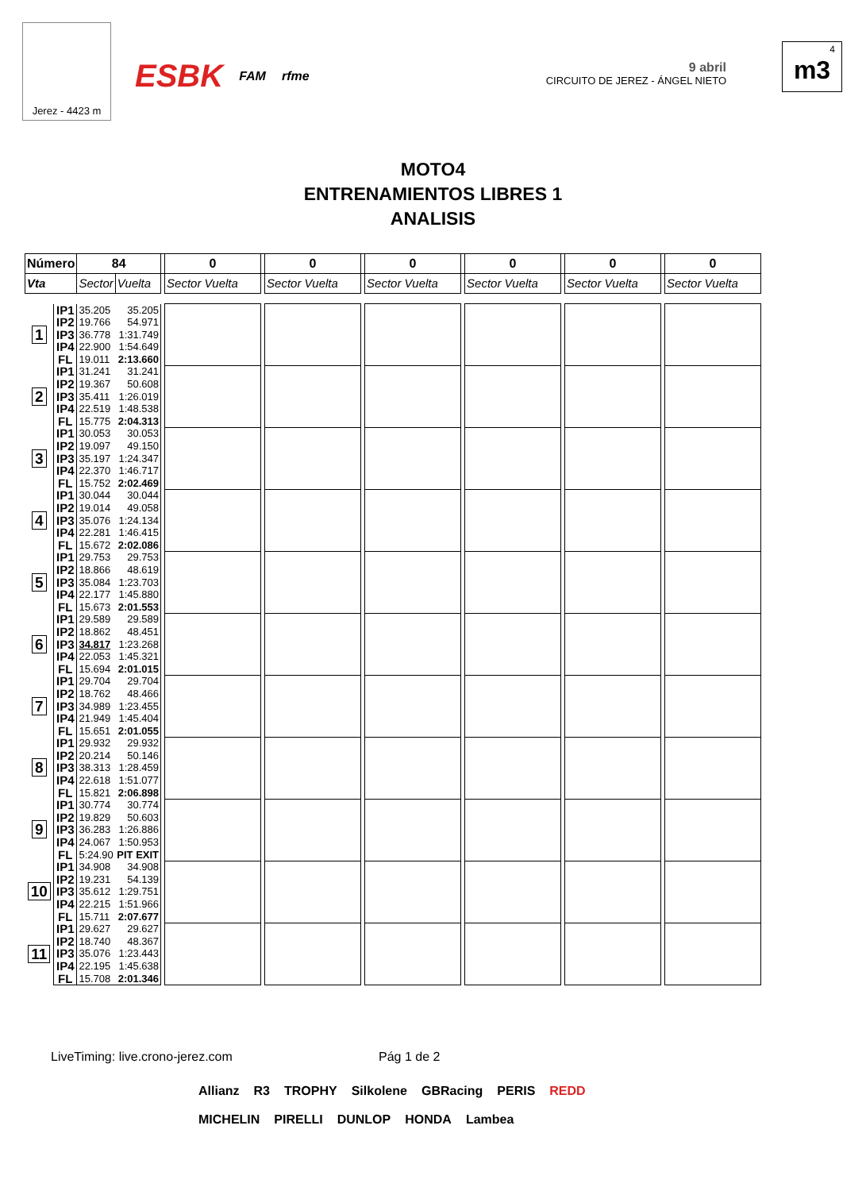Jerez - 4423 m
ESBK FAM rfme
9 abril
CIRCUITO DE JEREZ - ÁNGEL NIETO
4
m3
MOTO4
ENTRENAMIENTOS LIBRES 1
ANALISIS
| Número | | 84 | | | 0 | | 0 | | 0 | | 0 | | 0 | | 0 |
| --- | --- | --- | --- | --- | --- | --- | --- | --- | --- | --- | --- | --- | --- | --- | --- |
| Vta | | Sector | Vuelta | | Sector Vuelta | | Sector Vuelta | | Sector Vuelta | | Sector Vuelta | | Sector Vuelta | | Sector Vuelta |
| 1 | IP1 | 35.205 | 35.205 | | | | | | | | | | | | |
| | IP2 | 19.766 | 54.971 | | | | | | | | | | | | |
| | IP3 | 36.778 | 1:31.749 | | | | | | | | | | | | |
| | IP4 | 22.900 | 1:54.649 | | | | | | | | | | | | |
| | FL | 19.011 | 2:13.660 | | | | | | | | | | | | |
| 2 | IP1 | 31.241 | 31.241 | | | | | | | | | | | | |
| | IP2 | 19.367 | 50.608 | | | | | | | | | | | | |
| | IP3 | 35.411 | 1:26.019 | | | | | | | | | | | | |
| | IP4 | 22.519 | 1:48.538 | | | | | | | | | | | | |
| | FL | 15.775 | 2:04.313 | | | | | | | | | | | | |
| 3 | IP1 | 30.053 | 30.053 | | | | | | | | | | | | |
| | IP2 | 19.097 | 49.150 | | | | | | | | | | | | |
| | IP3 | 35.197 | 1:24.347 | | | | | | | | | | | | |
| | IP4 | 22.370 | 1:46.717 | | | | | | | | | | | | |
| | FL | 15.752 | 2:02.469 | | | | | | | | | | | | |
| 4 | IP1 | 30.044 | 30.044 | | | | | | | | | | | | |
| | IP2 | 19.014 | 49.058 | | | | | | | | | | | | |
| | IP3 | 35.076 | 1:24.134 | | | | | | | | | | | | |
| | IP4 | 22.281 | 1:46.415 | | | | | | | | | | | | |
| | FL | 15.672 | 2:02.086 | | | | | | | | | | | | |
| 5 | IP1 | 29.753 | 29.753 | | | | | | | | | | | | |
| | IP2 | 18.866 | 48.619 | | | | | | | | | | | | |
| | IP3 | 35.084 | 1:23.703 | | | | | | | | | | | | |
| | IP4 | 22.177 | 1:45.880 | | | | | | | | | | | | |
| | FL | 15.673 | 2:01.553 | | | | | | | | | | | | |
| 6 | IP1 | 29.589 | 29.589 | | | | | | | | | | | | |
| | IP2 | 18.862 | 48.451 | | | | | | | | | | | | |
| | IP3 | 34.817 | 1:23.268 | | | | | | | | | | | | |
| | IP4 | 22.053 | 1:45.321 | | | | | | | | | | | | |
| | FL | 15.694 | 2:01.015 | | | | | | | | | | | | |
| 7 | IP1 | 29.704 | 29.704 | | | | | | | | | | | | |
| | IP2 | 18.762 | 48.466 | | | | | | | | | | | | |
| | IP3 | 34.989 | 1:23.455 | | | | | | | | | | | | |
| | IP4 | 21.949 | 1:45.404 | | | | | | | | | | | | |
| | FL | 15.651 | 2:01.055 | | | | | | | | | | | | |
| 8 | IP1 | 29.932 | 29.932 | | | | | | | | | | | | |
| | IP2 | 20.214 | 50.146 | | | | | | | | | | | | |
| | IP3 | 38.313 | 1:28.459 | | | | | | | | | | | | |
| | IP4 | 22.618 | 1:51.077 | | | | | | | | | | | | |
| | FL | 15.821 | 2:06.898 | | | | | | | | | | | | |
| 9 | IP1 | 30.774 | 30.774 | | | | | | | | | | | | |
| | IP2 | 19.829 | 50.603 | | | | | | | | | | | | |
| | IP3 | 36.283 | 1:26.886 | | | | | | | | | | | | |
| | IP4 | 24.067 | 1:50.953 | | | | | | | | | | | | |
| | FL | 5:24.90 | PIT EXIT | | | | | | | | | | | | |
| 10 | IP1 | 34.908 | 34.908 | | | | | | | | | | | | |
| | IP2 | 19.231 | 54.139 | | | | | | | | | | | | |
| | IP3 | 35.612 | 1:29.751 | | | | | | | | | | | | |
| | IP4 | 22.215 | 1:51.966 | | | | | | | | | | | | |
| | FL | 15.711 | 2:07.677 | | | | | | | | | | | | |
| 11 | IP1 | 29.627 | 29.627 | | | | | | | | | | | | |
| | IP2 | 18.740 | 48.367 | | | | | | | | | | | | |
| | IP3 | 35.076 | 1:23.443 | | | | | | | | | | | | |
| | IP4 | 22.195 | 1:45.638 | | | | | | | | | | | | |
| | FL | 15.708 | 2:01.346 | | | | | | | | | | | | |
LiveTiming: live.crono-jerez.com
Pág 1 de 2
Allianz R3 TROPHY Silkolene GBRacing PERIS REDD MICHELIN PIRELLI DUNLOP HONDA Lambea